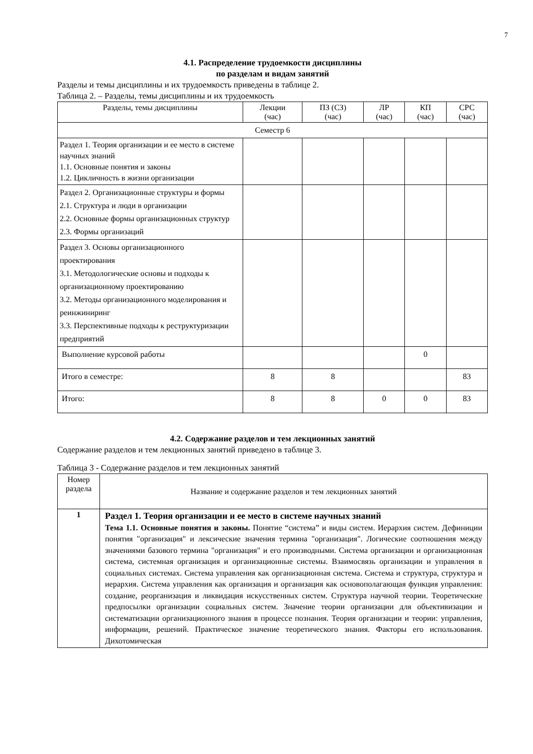7
4.1. Распределение трудоемкости дисциплины
по разделам и видам занятий
Разделы и темы дисциплины и их трудоемкость приведены в таблице 2.
Таблица 2. – Разделы, темы дисциплины и их трудоемкость
| Разделы, темы дисциплины | Лекции (час) | ПЗ (СЗ) (час) | ЛР (час) | КП (час) | СРС (час) |
| --- | --- | --- | --- | --- | --- |
| Семестр 6 | | | | | |
| Раздел 1. Теория организации и ее место в системе научных знаний 1.1. Основные понятия и законы 1.2. Цикличность в жизни организации | | | | | |
| Раздел 2. Организационные структуры и формы 2.1. Структура и люди в организации 2.2. Основные формы организационных структур 2.3. Формы организаций | | | | | |
| Раздел 3. Основы организационного проектирования 3.1. Методологические основы и подходы к организационному проектированию 3.2. Методы организационного моделирования и реинжиниринг 3.3. Перспективные подходы к реструктуризации предприятий | | | | | |
| Выполнение курсовой работы | | | | 0 | |
| Итого в семестре: | 8 | 8 | | | 83 |
| Итого: | 8 | 8 | 0 | 0 | 83 |
4.2. Содержание разделов и тем лекционных занятий
Содержание разделов и тем лекционных занятий приведено в таблице 3.
Таблица 3 - Содержание разделов и тем лекционных занятий
| Номер раздела | Название и содержание разделов и тем лекционных занятий |
| --- | --- |
| 1 | Раздел 1. Теория организации и ее место в системе научных знаний Тема 1.1. Основные понятия и законы. Понятие “система” и виды систем. Иерархия систем. Дефиниции понятия "организация" и лексические значения термина "организация". Логические соотношения между значениями базового термина "организация" и его производными. Система организации и организационная система, системная организация и организационные системы. Взаимосвязь организации и управления в социальных системах. Система управления как организационная система. Система и структура, структура и иерархия. Система управления как организация и организация как основополагающая функция управления: создание, реорганизация и ликвидация искусственных систем. Структура научной теории. Теоретические предпосылки организации социальных систем. Значение теории организации для объективизации и систематизации организационного знания в процессе познания. Теория организации и теории: управления, информации, решений. Практическое значение теоретического знания. Факторы его использования. Дихотомическая |